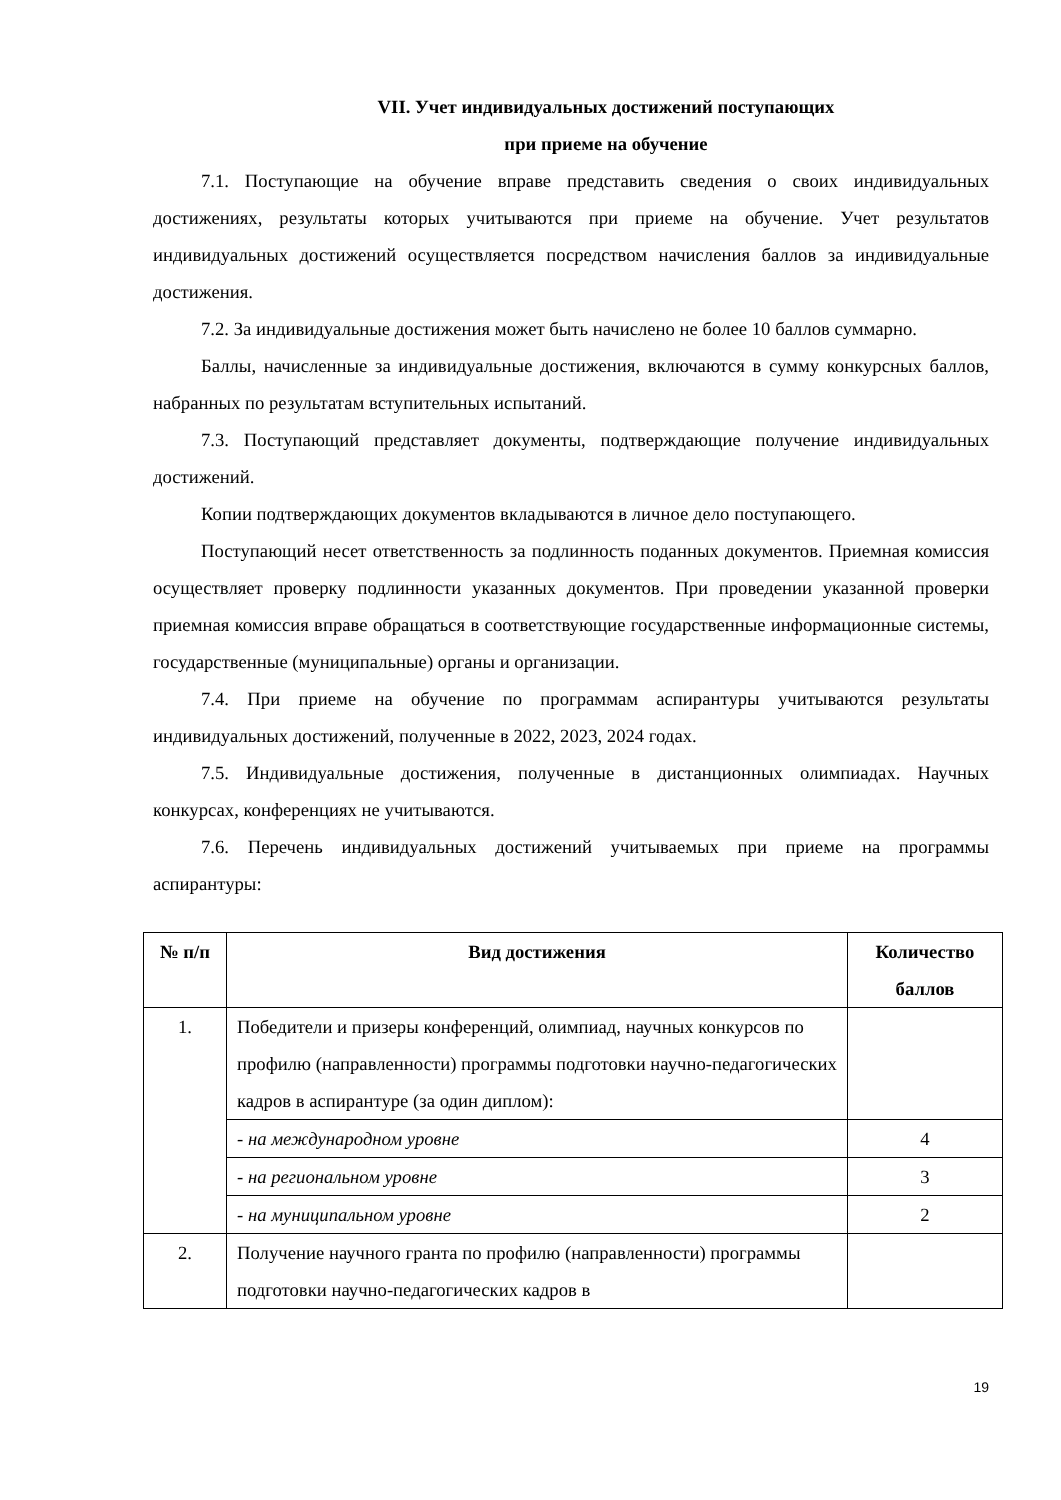VII. Учет индивидуальных достижений поступающих
при приеме на обучение
7.1. Поступающие на обучение вправе представить сведения о своих индивидуальных достижениях, результаты которых учитываются при приеме на обучение. Учет результатов индивидуальных достижений осуществляется посредством начисления баллов за индивидуальные достижения.
7.2. За индивидуальные достижения может быть начислено не более 10 баллов суммарно.
Баллы, начисленные за индивидуальные достижения, включаются в сумму конкурсных баллов, набранных по результатам вступительных испытаний.
7.3. Поступающий представляет документы, подтверждающие получение индивидуальных достижений.
Копии подтверждающих документов вкладываются в личное дело поступающего.
Поступающий несет ответственность за подлинность поданных документов. Приемная комиссия осуществляет проверку подлинности указанных документов. При проведении указанной проверки приемная комиссия вправе обращаться в соответствующие государственные информационные системы, государственные (муниципальные) органы и организации.
7.4. При приеме на обучение по программам аспирантуры учитываются результаты индивидуальных достижений, полученные в 2022, 2023, 2024 годах.
7.5. Индивидуальные достижения, полученные в дистанционных олимпиадах. Научных конкурсах, конференциях не учитываются.
7.6. Перечень индивидуальных достижений учитываемых при приеме на программы аспирантуры:
| № п/п | Вид достижения | Количество баллов |
| --- | --- | --- |
| 1. | Победители и призеры конференций, олимпиад, научных конкурсов по профилю (направленности) программы подготовки научно-педагогических кадров в аспирантуре (за один диплом): | |
| | - на международном уровне | 4 |
| | - на региональном уровне | 3 |
| | - на муниципальном уровне | 2 |
| 2. | Получение научного гранта по профилю (направленности) программы подготовки научно-педагогических кадров в | |
19